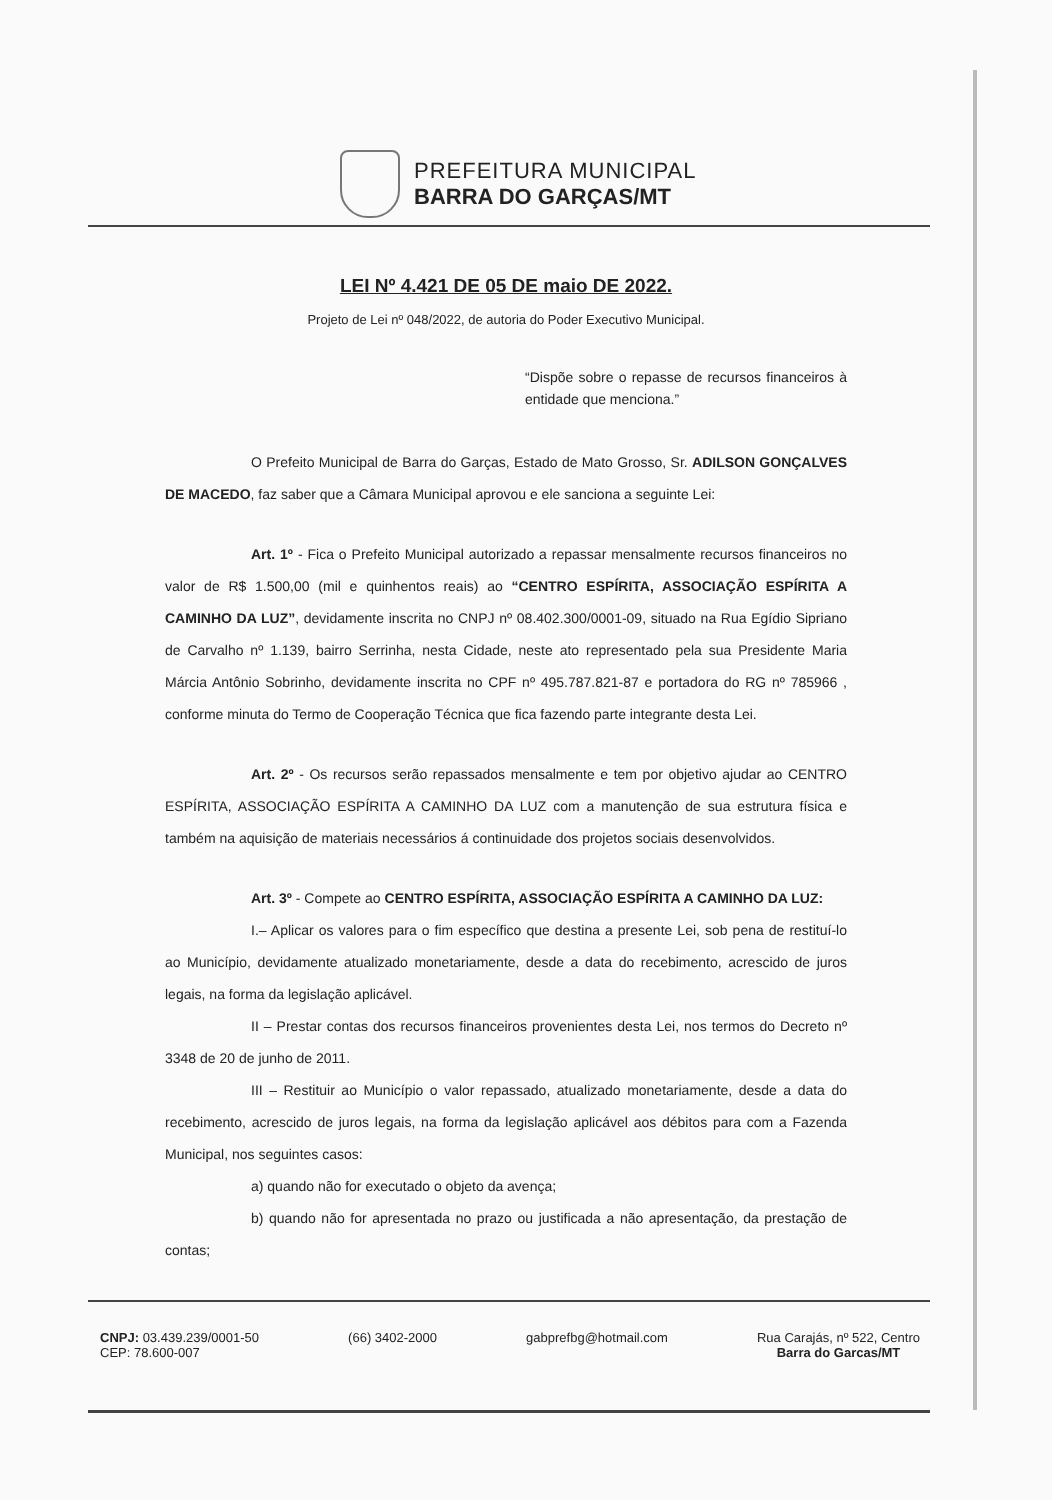PREFEITURA MUNICIPAL
BARRA DO GARÇAS/MT
LEI Nº 4.421 DE 05 DE maio DE 2022.
Projeto de Lei nº 048/2022, de autoria do Poder Executivo Municipal.
“Dispõe sobre o repasse de recursos financeiros à entidade que menciona.”
O Prefeito Municipal de Barra do Garças, Estado de Mato Grosso, Sr. ADILSON GONÇALVES DE MACEDO, faz saber que a Câmara Municipal aprovou e ele sanciona a seguinte Lei:
Art. 1º - Fica o Prefeito Municipal autorizado a repassar mensalmente recursos financeiros no valor de R$ 1.500,00 (mil e quinhentos reais) ao “CENTRO ESPÍRITA, ASSOCIAÇÃO ESPÍRITA A CAMINHO DA LUZ”, devidamente inscrita no CNPJ nº 08.402.300/0001-09, situado na Rua Egídio Sipriano de Carvalho nº 1.139, bairro Serrinha, nesta Cidade, neste ato representado pela sua Presidente Maria Márcia Antônio Sobrinho, devidamente inscrita no CPF nº 495.787.821-87 e portadora do RG nº 785966 , conforme minuta do Termo de Cooperação Técnica que fica fazendo parte integrante desta Lei.
Art. 2º - Os recursos serão repassados mensalmente e tem por objetivo ajudar ao CENTRO ESPÍRITA, ASSOCIAÇÃO ESPÍRITA A CAMINHO DA LUZ com a manutenção de sua estrutura física e também na aquisição de materiais necessários á continuidade dos projetos sociais desenvolvidos.
Art. 3º - Compete ao CENTRO ESPÍRITA, ASSOCIAÇÃO ESPÍRITA A CAMINHO DA LUZ:
I.– Aplicar os valores para o fim específico que destina a presente Lei, sob pena de restituí-lo ao Município, devidamente atualizado monetariamente, desde a data do recebimento, acrescido de juros legais, na forma da legislação aplicável.
II – Prestar contas dos recursos financeiros provenientes desta Lei, nos termos do Decreto nº 3348 de 20 de junho de 2011.
III – Restituir ao Município o valor repassado, atualizado monetariamente, desde a data do recebimento, acrescido de juros legais, na forma da legislação aplicável aos débitos para com a Fazenda Municipal, nos seguintes casos:
a) quando não for executado o objeto da avença;
b) quando não for apresentada no prazo ou justificada a não apresentação, da prestação de contas;
CNPJ: 03.439.239/0001-50
CEP: 78.600-007
(66) 3402-2000 gabprefbg@hotmail.com Rua Carajás, nº 522, Centro
Barra do Garcas/MT